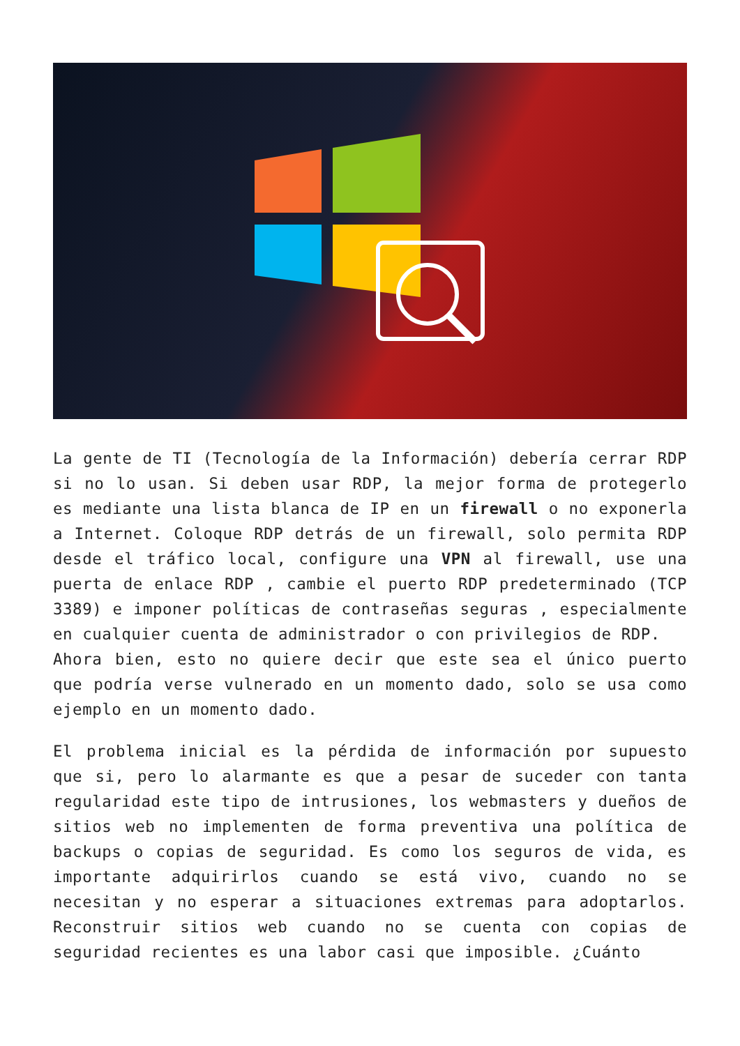La gente de TI (Tecnología de la Información) debería cerrar RDP si no lo usan. Si deben usar RDP, la mejor forma de protegerlo es mediante una lista blanca de IP en un firewall o no exponerla a Internet. Coloque RDP detrás de un firewall, solo permita RDP desde el tráfico local, configure una VPN al firewall, use una puerta de enlace RDP , cambie el puerto RDP predeterminado (TCP 3389) e imponer políticas de contraseñas seguras , especialmente en cualquier cuenta de administrador o con privilegios de RDP.
Ahora bien, esto no quiere decir que este sea el único puerto que podría verse vulnerado en un momento dado, solo se usa como ejemplo en un momento dado.
El problema inicial es la pérdida de información por supuesto que si, pero lo alarmante es que a pesar de suceder con tanta regularidad este tipo de intrusiones, los webmasters y dueños de sitios web no implementen de forma preventiva una política de backups o copias de seguridad. Es como los seguros de vida, es importante adquirirlos cuando se está vivo, cuando no se necesitan y no esperar a situaciones extremas para adoptarlos. Reconstruir sitios web cuando no se cuenta con copias de seguridad recientes es una labor casi que imposible. ¿Cuánto